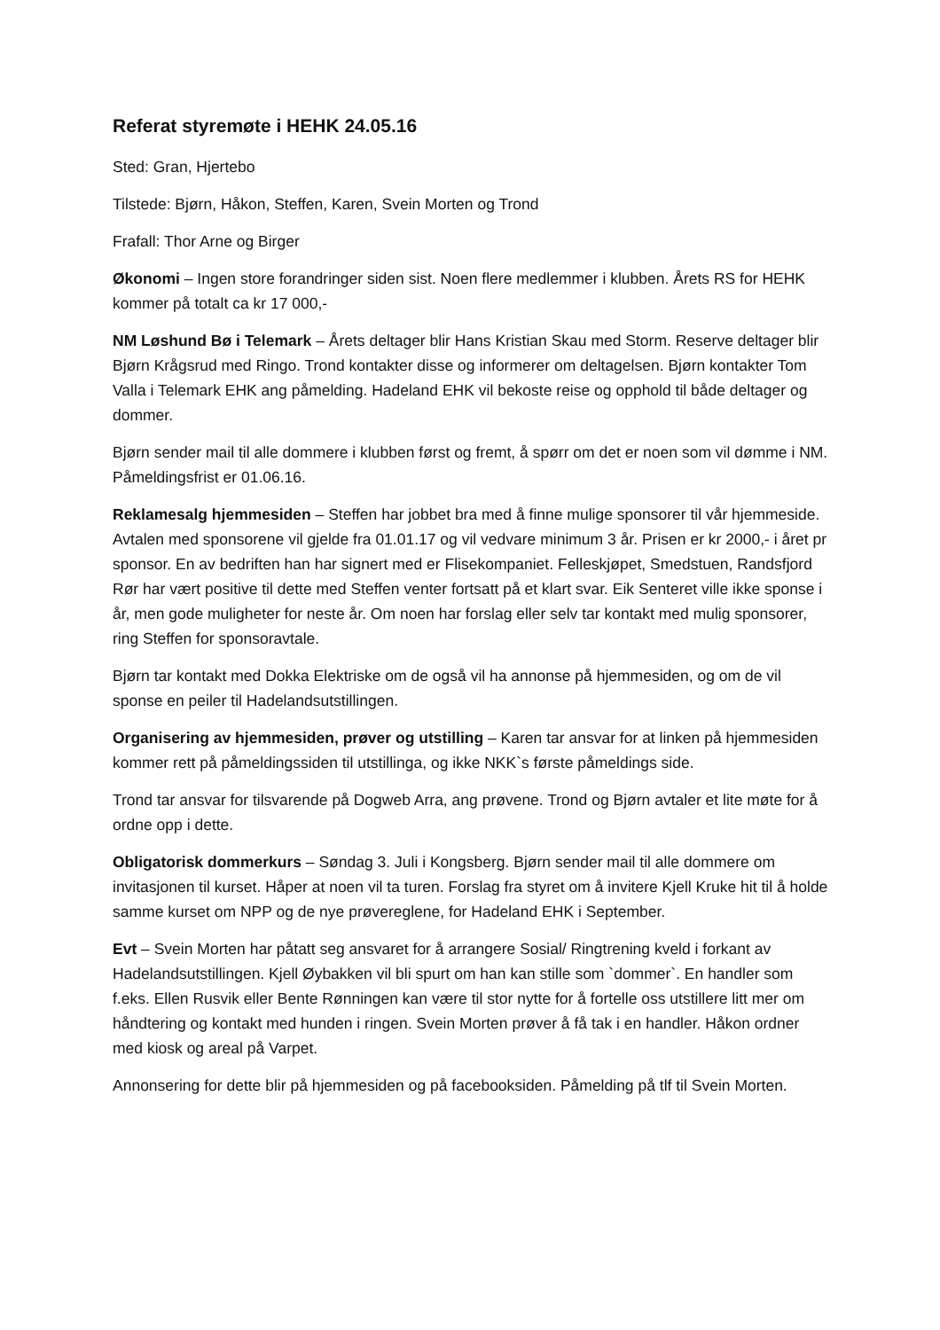Referat styremøte i HEHK 24.05.16
Sted: Gran, Hjertebo
Tilstede: Bjørn, Håkon, Steffen, Karen, Svein Morten og Trond
Frafall: Thor Arne og Birger
Økonomi – Ingen store forandringer siden sist. Noen flere medlemmer i klubben. Årets RS for HEHK kommer på totalt ca kr 17 000,-
NM Løshund Bø i Telemark – Årets deltager blir Hans Kristian Skau med Storm. Reserve deltager blir Bjørn Krågsrud med Ringo. Trond kontakter disse og informerer om deltagelsen. Bjørn kontakter Tom Valla i Telemark EHK ang påmelding. Hadeland EHK vil bekoste reise og opphold til både deltager og dommer.
Bjørn sender mail til alle dommere i klubben først og fremt, å spørr om det er noen som vil dømme i NM. Påmeldingsfrist er 01.06.16.
Reklamesalg hjemmesiden – Steffen har jobbet bra med å finne mulige sponsorer til vår hjemmeside. Avtalen med sponsorene vil gjelde fra 01.01.17 og vil vedvare minimum 3 år. Prisen er kr 2000,- i året pr sponsor. En av bedriften han har signert med er Flisekompaniet. Felleskjøpet, Smedstuen, Randsfjord Rør har vært positive til dette med Steffen venter fortsatt på et klart svar. Eik Senteret ville ikke sponse i år, men gode muligheter for neste år. Om noen har forslag eller selv tar kontakt med mulig sponsorer, ring Steffen for sponsoravtale.
Bjørn tar kontakt med Dokka Elektriske om de også vil ha annonse på hjemmesiden, og om de vil sponse en peiler til Hadelandsutstillingen.
Organisering av hjemmesiden, prøver og utstilling – Karen tar ansvar for at linken på hjemmesiden kommer rett på påmeldingssiden til utstillinga, og ikke NKK`s første påmeldings side.
Trond tar ansvar for tilsvarende på Dogweb Arra, ang prøvene. Trond og Bjørn avtaler et lite møte for å ordne opp i dette.
Obligatorisk dommerkurs – Søndag 3. Juli i Kongsberg. Bjørn sender mail til alle dommere om invitasjonen til kurset. Håper at noen vil ta turen. Forslag fra styret om å invitere Kjell Kruke hit til å holde samme kurset om NPP og de nye prøvereglene, for Hadeland EHK i September.
Evt – Svein Morten har påtatt seg ansvaret for å arrangere Sosial/ Ringtrening kveld i forkant av Hadelandsutstillingen. Kjell Øybakken vil bli spurt om han kan stille som `dommer`. En handler som f.eks. Ellen Rusvik eller Bente Rønningen kan være til stor nytte for å fortelle oss utstillere litt mer om håndtering og kontakt med hunden i ringen. Svein Morten prøver å få tak i en handler. Håkon ordner med kiosk og areal på Varpet.
Annonsering for dette blir på hjemmesiden og på facebooksiden. Påmelding på tlf til Svein Morten.